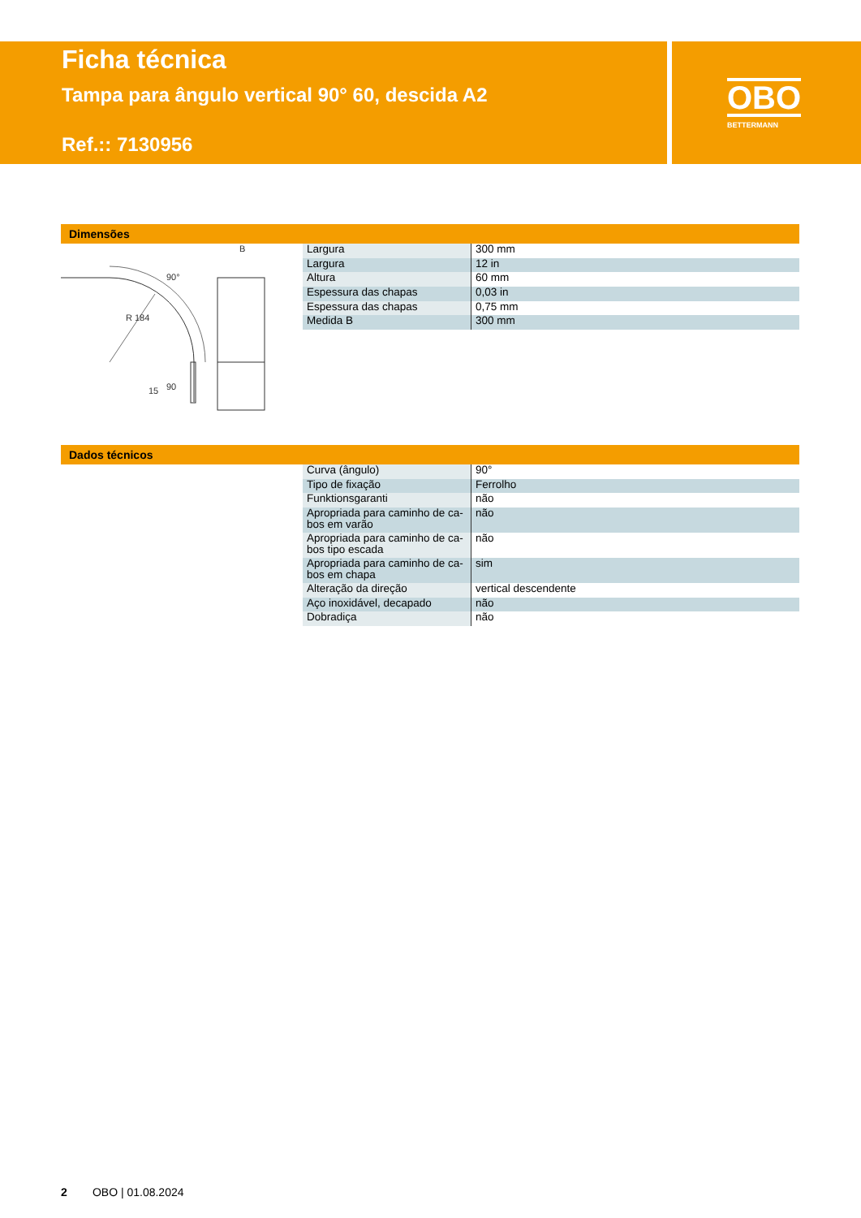Ficha técnica
Tampa para ângulo vertical 90° 60, descida A2
Ref.:: 7130956
OBO
BETTERMANN
Dimensões
B
90°
R 184
90
15
| Largura | 300 mm |
| Largura | 12 in |
| Altura | 60 mm |
| Espessura das chapas | 0,03 in |
| Espessura das chapas | 0,75 mm |
| Medida B | 300 mm |
Dados técnicos
| Curva (ângulo) | 90° |
| Tipo de fixação | Ferrolho |
| Funktionsgaranti | não |
| Apropriada para caminho de ca- bos em varão | não |
| Apropriada para caminho de ca- bos tipo escada | não |
| Apropriada para caminho de ca- bos em chapa | sim |
| Alteração da direção | vertical descendente |
| Aço inoxidável, decapado | não |
| Dobradiça | não |
2 OBO | 01.08.2024